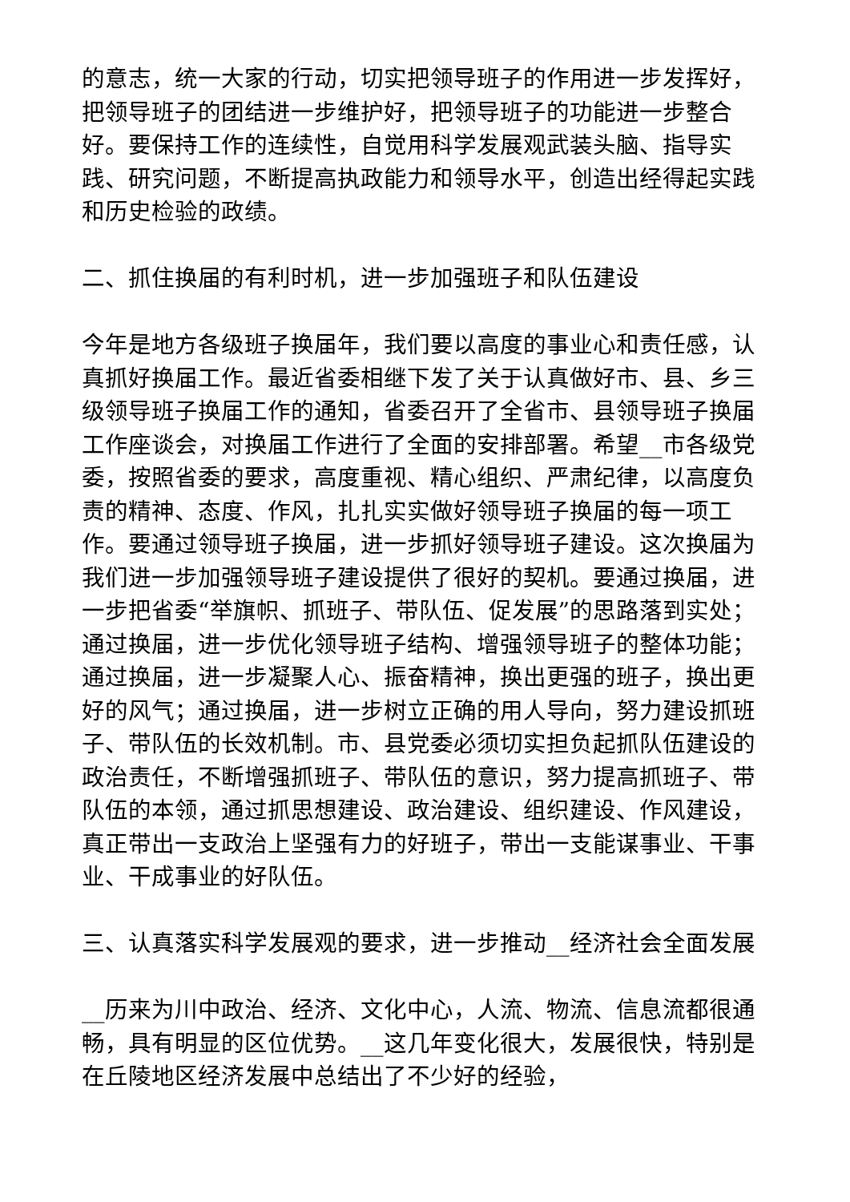的意志，统一大家的行动，切实把领导班子的作用进一步发挥好，把领导班子的团结进一步维护好，把领导班子的功能进一步整合好。要保持工作的连续性，自觉用科学发展观武装头脑、指导实践、研究问题，不断提高执政能力和领导水平，创造出经得起实践和历史检验的政绩。
二、抓住换届的有利时机，进一步加强班子和队伍建设
今年是地方各级班子换届年，我们要以高度的事业心和责任感，认真抓好换届工作。最近省委相继下发了关于认真做好市、县、乡三级领导班子换届工作的通知，省委召开了全省市、县领导班子换届工作座谈会，对换届工作进行了全面的安排部署。希望__市各级党委，按照省委的要求，高度重视、精心组织、严肃纪律，以高度负责的精神、态度、作风，扎扎实实做好领导班子换届的每一项工作。要通过领导班子换届，进一步抓好领导班子建设。这次换届为我们进一步加强领导班子建设提供了很好的契机。要通过换届，进一步把省委“举旗帜、抓班子、带队伍、促发展”的思路落到实处；通过换届，进一步优化领导班子结构、增强领导班子的整体功能；通过换届，进一步凝聚人心、振奋精神，换出更强的班子，换出更好的风气；通过换届，进一步树立正确的用人导向，努力建设抓班子、带队伍的长效机制。市、县党委必须切实担负起抓队伍建设的政治责任，不断增强抓班子、带队伍的意识，努力提高抓班子、带队伍的本领，通过抓思想建设、政治建设、组织建设、作风建设，真正带出一支政治上坚强有力的好班子，带出一支能谋事业、干事业、干成事业的好队伍。
三、认真落实科学发展观的要求，进一步推动__经济社会全面发展
__历来为川中政治、经济、文化中心，人流、物流、信息流都很通畅，具有明显的区位优势。__这几年变化很大，发展很快，特别是在丘陵地区经济发展中总结出了不少好的经验，